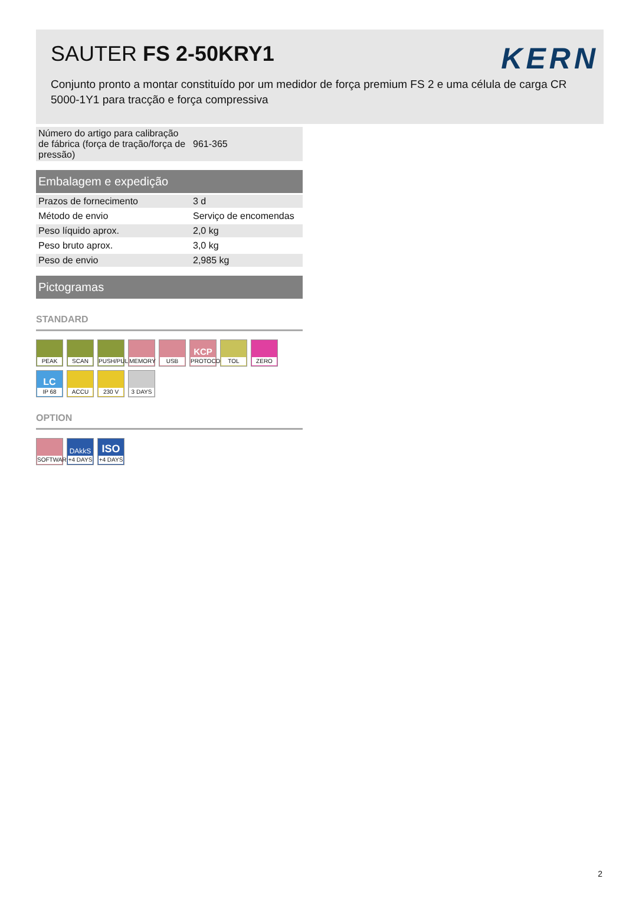SAUTER FS 2-50KRY1
KERN
Conjunto pronto a montar constituído por um medidor de força premium FS 2 e uma célula de carga CR 5000-1Y1 para tracção e força compressiva
| Número do artigo para calibração de fábrica (força de tração/força de pressão) | 961-365 |
Embalagem e expedição
| Prazos de fornecimento | 3 d |
| Método de envio | Serviço de encomendas |
| Peso líquido aprox. | 2,0 kg |
| Peso bruto aprox. | 3,0 kg |
| Peso de envio | 2,985 kg |
Pictogramas
STANDARD
PEAK
SCAN
PUSH/PULL
MEMORY
USB
KCP
PROTOCOL
TOL
ZERO
LC
IP 68
ACCU
230 V
3 DAYS
OPTION
SOFTWARE
DAkkS
+4 DAYS
ISO
+4 DAYS
2